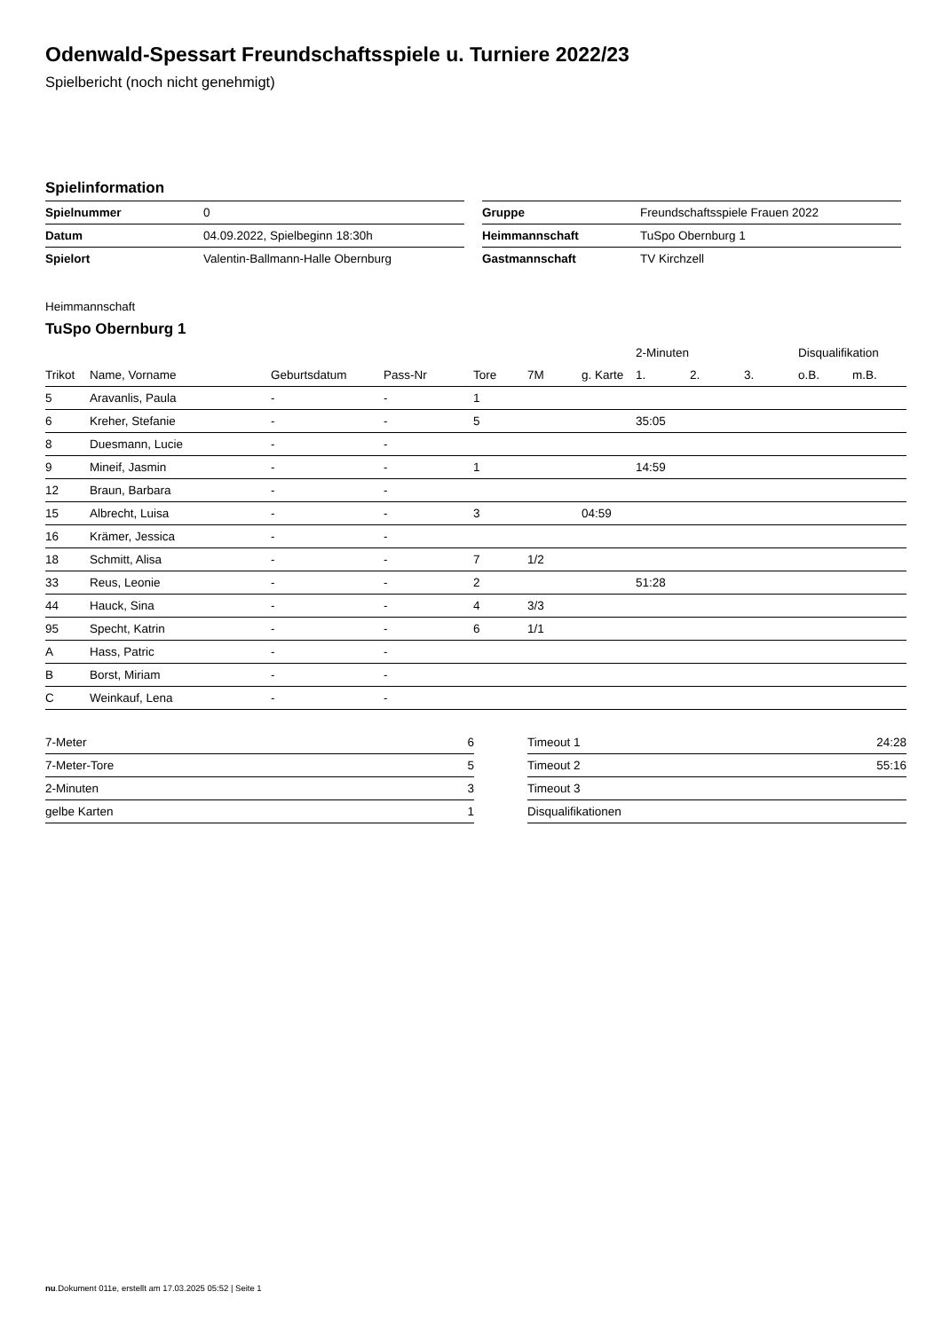Odenwald-Spessart Freundschaftsspiele u. Turniere 2022/23
Spielbericht (noch nicht genehmigt)
Spielinformation
| Spielnummer | 0 |
| Datum | 04.09.2022, Spielbeginn 18:30h |
| Spielort | Valentin-Ballmann-Halle Obernburg |
| Gruppe | Freundschaftsspiele Frauen 2022 |
| Heimmannschaft | TuSpo Obernburg 1 |
| Gastmannschaft | TV Kirchzell |
Heimmannschaft
TuSpo Obernburg 1
| | | | | | | | 2-Minuten | | | Disqualifikation | |
| --- | --- | --- | --- | --- | --- | --- | --- | --- | --- | --- | --- |
| Trikot | Name, Vorname | Geburtsdatum | Pass-Nr | Tore | 7M | g. Karte | 1. | 2. | 3. | o.B. | m.B. |
| 5 | Aravanlis, Paula | - | - | 1 | | | | | | | |
| 6 | Kreher, Stefanie | - | - | 5 | | | 35:05 | | | | |
| 8 | Duesmann, Lucie | - | - | | | | | | | | |
| 9 | Mineif, Jasmin | - | - | 1 | | | 14:59 | | | | |
| 12 | Braun, Barbara | - | - | | | | | | | | |
| 15 | Albrecht, Luisa | - | - | 3 | | 04:59 | | | | | |
| 16 | Krämer, Jessica | - | - | | | | | | | | |
| 18 | Schmitt, Alisa | - | - | 7 | 1/2 | | | | | | |
| 33 | Reus, Leonie | - | - | 2 | | | 51:28 | | | | |
| 44 | Hauck, Sina | - | - | 4 | 3/3 | | | | | | |
| 95 | Specht, Katrin | - | - | 6 | 1/1 | | | | | | |
| A | Hass, Patric | - | - | | | | | | | | |
| B | Borst, Miriam | - | - | | | | | | | | |
| C | Weinkauf, Lena | - | - | | | | | | | | |
| 7-Meter | 6 |
| 7-Meter-Tore | 5 |
| 2-Minuten | 3 |
| gelbe Karten | 1 |
| Timeout 1 | 24:28 |
| Timeout 2 | 55:16 |
| Timeout 3 | |
| Disqualifikationen | |
nu.Dokument 011e, erstellt am 17.03.2025 05:52 | Seite 1